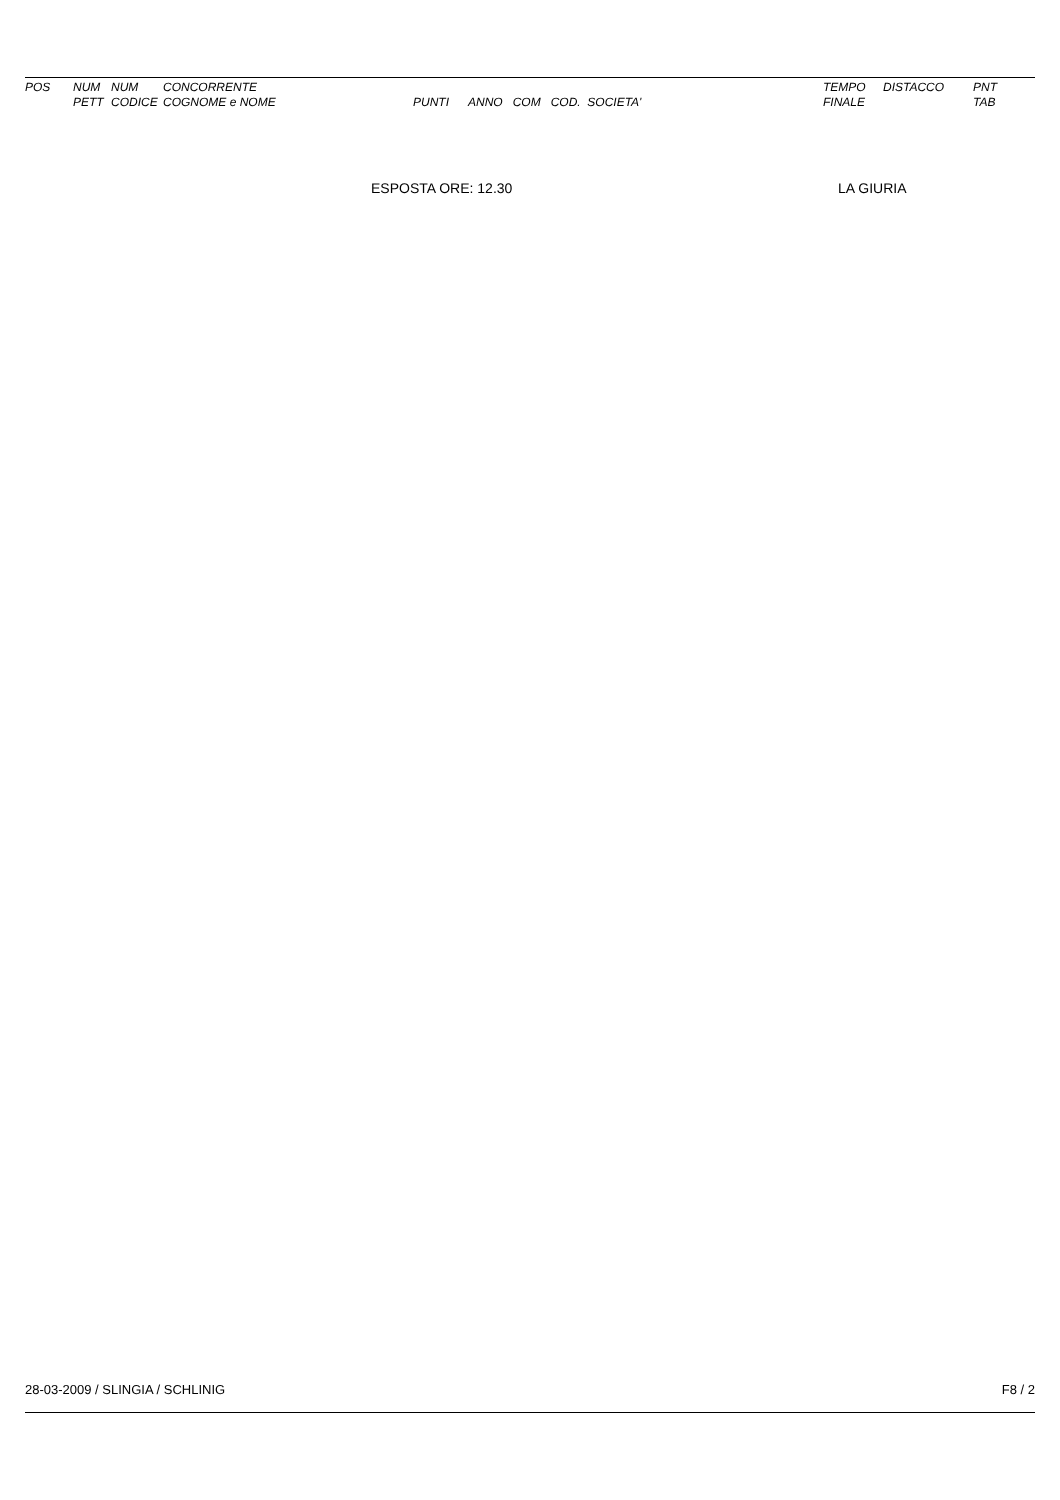| POS | NUM PETT | NUM CODICE | CONCORRENTE COGNOME e NOME | PUNTI | ANNO COM COD. SOCIETA' | TEMPO FINALE | DISTACCO | PNT TAB |
| --- | --- | --- | --- | --- | --- | --- | --- | --- |
ESPOSTA ORE: 12.30 LA GIURIA
28-03-2009 / SLINGIA / SCHLINIG F8 / 2